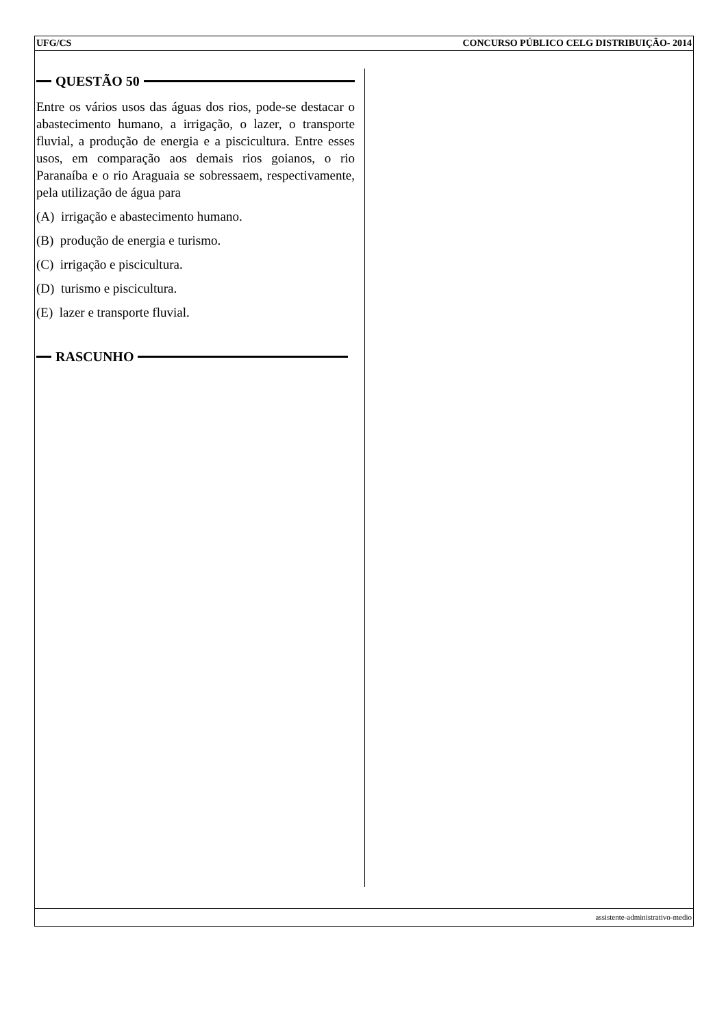UFG/CS CONCURSO PÚBLICO CELG DISTRIBUIÇÃO- 2014
QUESTÃO 50
Entre os vários usos das águas dos rios, pode-se destacar o abastecimento humano, a irrigação, o lazer, o transporte fluvial, a produção de energia e a piscicultura. Entre esses usos, em comparação aos demais rios goianos, o rio Paranaíba e o rio Araguaia se sobressaem, respectivamente, pela utilização de água para
(A) irrigação e abastecimento humano.
(B) produção de energia e turismo.
(C) irrigação e piscicultura.
(D) turismo e piscicultura.
(E) lazer e transporte fluvial.
RASCUNHO
assistente-administrativo-medio